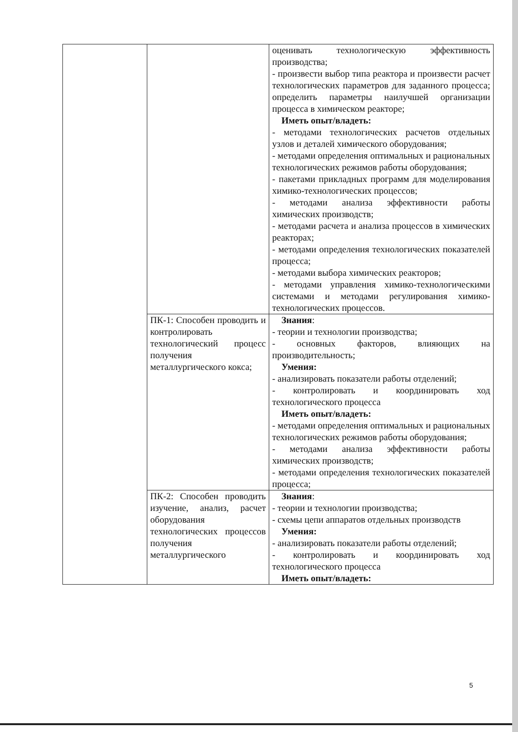| | | оценивать технологическую эффективность производства; - произвести выбор типа реактора и произвести расчет технологических параметров для заданного процесса; определить параметры наилучшей организации процесса в химическом реакторе; Иметь опыт/владеть: - методами технологических расчетов отдельных узлов и деталей химического оборудования; - методами определения оптимальных и рациональных технологических режимов работы оборудования; - пакетами прикладных программ для моделирования химико-технологических процессов; - методами анализа эффективности работы химических производств; - методами расчета и анализа процессов в химических реакторах; - методами определения технологических показателей процесса; - методами выбора химических реакторов; - методами управления химико-технологическими системами и методами регулирования химико-технологических процессов. |
| | ПК-1: Способен проводить и контролировать технологический процесс получения металлургического кокса; | Знания : - теории и технологии производства; - основных факторов, влияющих на производительность; Умения: - анализировать показатели работы отделений; - контролировать и координировать ход технологического процесса Иметь опыт/владеть: - методами определения оптимальных и рациональных технологических режимов работы оборудования; - методами анализа эффективности работы химических производств; - методами определения технологических показателей процесса; |
| | ПК-2: Способен проводить изучение, анализ, расчет оборудования технологических процессов получения металлургического | Знания : - теории и технологии производства; - схемы цепи аппаратов отдельных производств Умения: - анализировать показатели работы отделений; - контролировать и координировать ход технологического процесса Иметь опыт/владеть: |
5